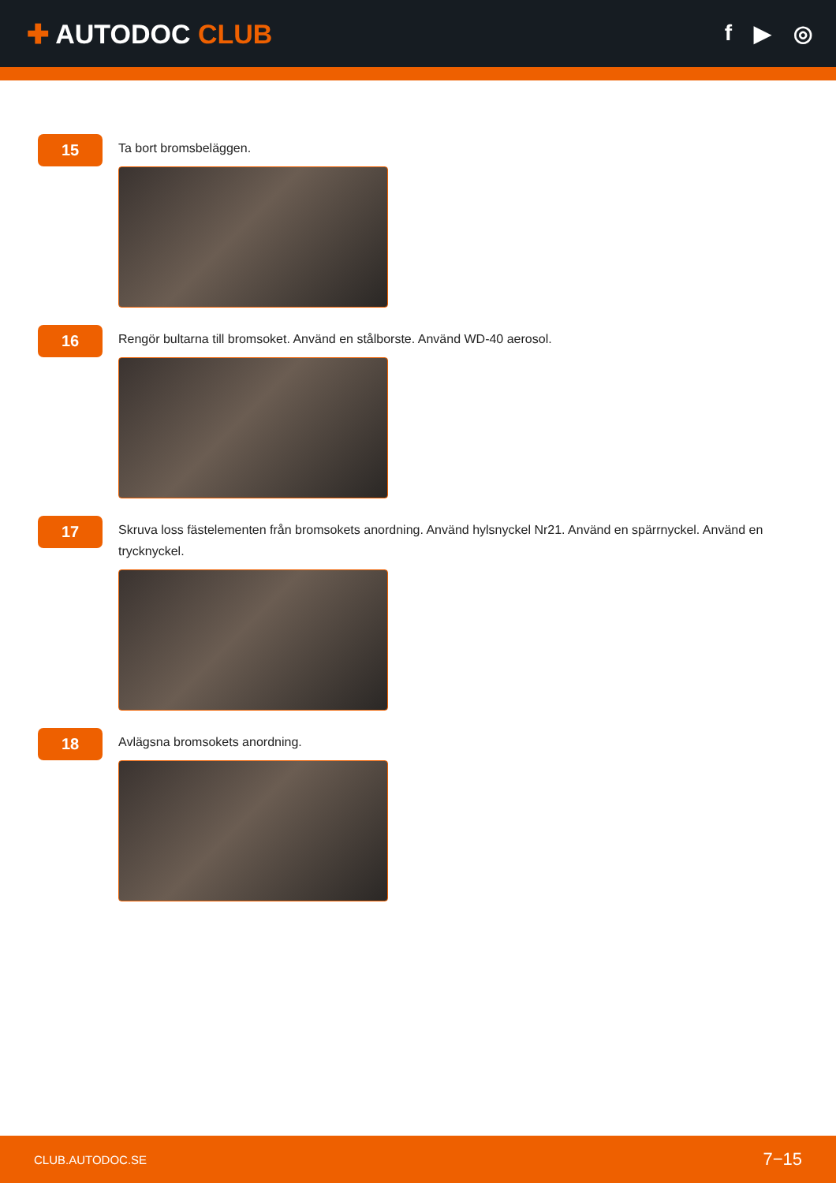✚ AUTODOC CLUB
f ▶ ◎
15
Ta bort bromsbeläggen.
16
Rengör bultarna till bromsoket. Använd en stålborste. Använd WD-40 aerosol.
17
Skruva loss fästelementen från bromsokets anordning. Använd hylsnyckel Nr21. Använd en spärrnyckel. Använd en trycknyckel.
18
Avlägsna bromsokets anordning.
CLUB.AUTODOC.SE 7−15